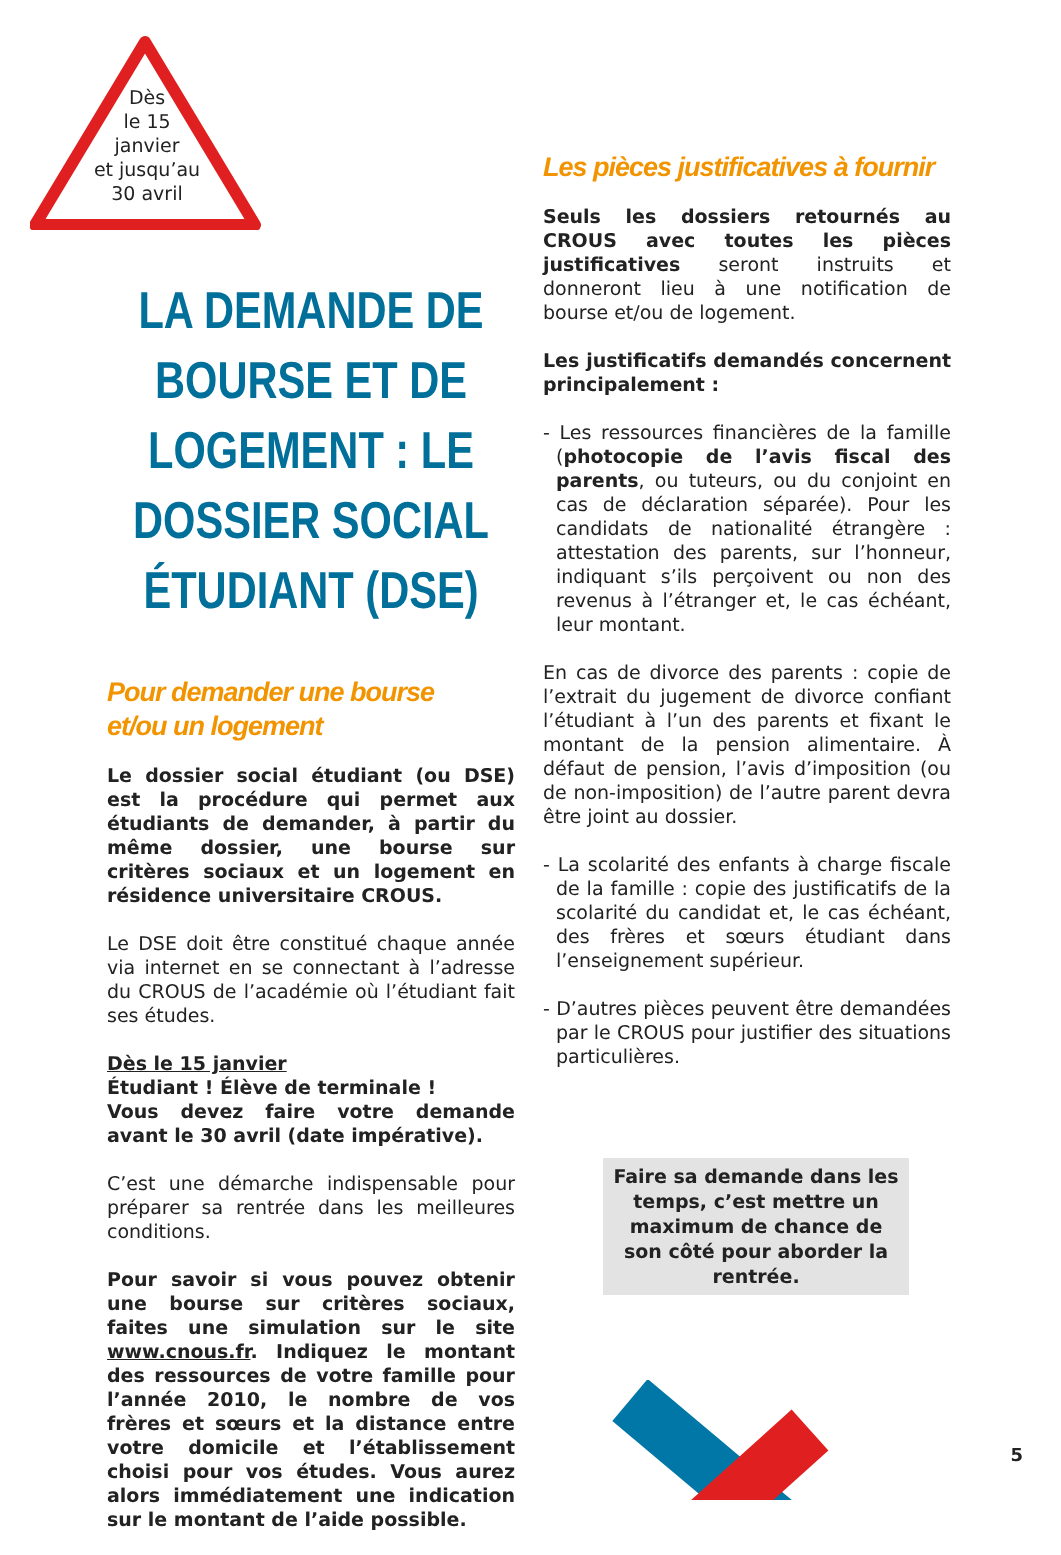Dès
le 15
janvier
et jusqu’au
30 avril
LA DEMANDE DE BOURSE ET DE LOGEMENT : LE DOSSIER SOCIAL ÉTUDIANT (DSE)
Pour demander une bourse
et/ou un logement
Le dossier social étudiant (ou DSE) est la procédure qui permet aux étudiants de demander, à partir du même dossier, une bourse sur critères sociaux et un logement en résidence universitaire CROUS.
Le DSE doit être constitué chaque année via internet en se connectant à l’adresse du CROUS de l’académie où l’étudiant fait ses études.
Dès le 15 janvier
Étudiant ! Élève de terminale !
Vous devez faire votre demande avant le 30 avril (date impérative).
C’est une démarche indispensable pour préparer sa rentrée dans les meilleures conditions.
Pour savoir si vous pouvez obtenir une bourse sur critères sociaux, faites une simulation sur le site www.cnous.fr. Indiquez le montant des ressources de votre famille pour l’année 2010, le nombre de vos frères et sœurs et la distance entre votre domicile et l’établissement choisi pour vos études. Vous aurez alors immédiatement une indication sur le montant de l’aide possible.
Les pièces justificatives à fournir
Seuls les dossiers retournés au CROUS avec toutes les pièces justificatives seront instruits et donneront lieu à une notification de bourse et/ou de logement.
Les justificatifs demandés concernent principalement :
- Les ressources financières de la famille (photocopie de l’avis fiscal des parents, ou tuteurs, ou du conjoint en cas de déclaration séparée). Pour les candidats de nationalité étrangère : attestation des parents, sur l’honneur, indiquant s’ils perçoivent ou non des revenus à l’étranger et, le cas échéant, leur montant.
En cas de divorce des parents : copie de l’extrait du jugement de divorce confiant l’étudiant à l’un des parents et fixant le montant de la pension alimentaire. À défaut de pension, l’avis d’imposition (ou de non-imposition) de l’autre parent devra être joint au dossier.
- La scolarité des enfants à charge fiscale de la famille : copie des justificatifs de la scolarité du candidat et, le cas échéant, des frères et sœurs étudiant dans l’enseignement supérieur.
- D’autres pièces peuvent être demandées par le CROUS pour justifier des situations particulières.
Faire sa demande dans les temps, c’est mettre un maximum de chance de son côté pour aborder la rentrée.
5